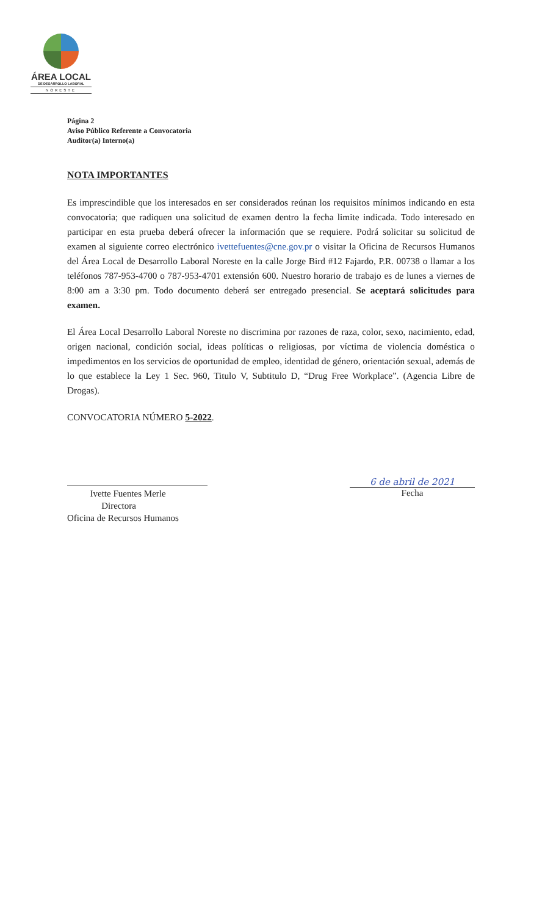ÁREA LOCAL
DE DESARROLLO LABORAL
NORESTE
Página 2
Aviso Público Referente a Convocatoria
Auditor(a) Interno(a)
NOTA IMPORTANTES
Es imprescindible que los interesados en ser considerados reúnan los requisitos mínimos indicando en esta convocatoria; que radiquen una solicitud de examen dentro la fecha limite indicada. Todo interesado en participar en esta prueba deberá ofrecer la información que se requiere. Podrá solicitar su solicitud de examen al siguiente correo electrónico ivettefuentes@cne.gov.pr o visitar la Oficina de Recursos Humanos del Área Local de Desarrollo Laboral Noreste en la calle Jorge Bird #12 Fajardo, P.R. 00738 o llamar a los teléfonos 787-953-4700 o 787-953-4701 extensión 600. Nuestro horario de trabajo es de lunes a viernes de 8:00 am a 3:30 pm. Todo documento deberá ser entregado presencial. Se aceptará solicitudes para examen.
El Área Local Desarrollo Laboral Noreste no discrimina por razones de raza, color, sexo, nacimiento, edad, origen nacional, condición social, ideas políticas o religiosas, por víctima de violencia doméstica o impedimentos en los servicios de oportunidad de empleo, identidad de género, orientación sexual, además de lo que establece la Ley 1 Sec. 960, Titulo V, Subtitulo D, “Drug Free Workplace”. (Agencia Libre de Drogas).
CONVOCATORIA NÚMERO 5-2022.
Ivette Fuentes Merle
Directora
Oficina de Recursos Humanos
6 de abril de 2021
Fecha